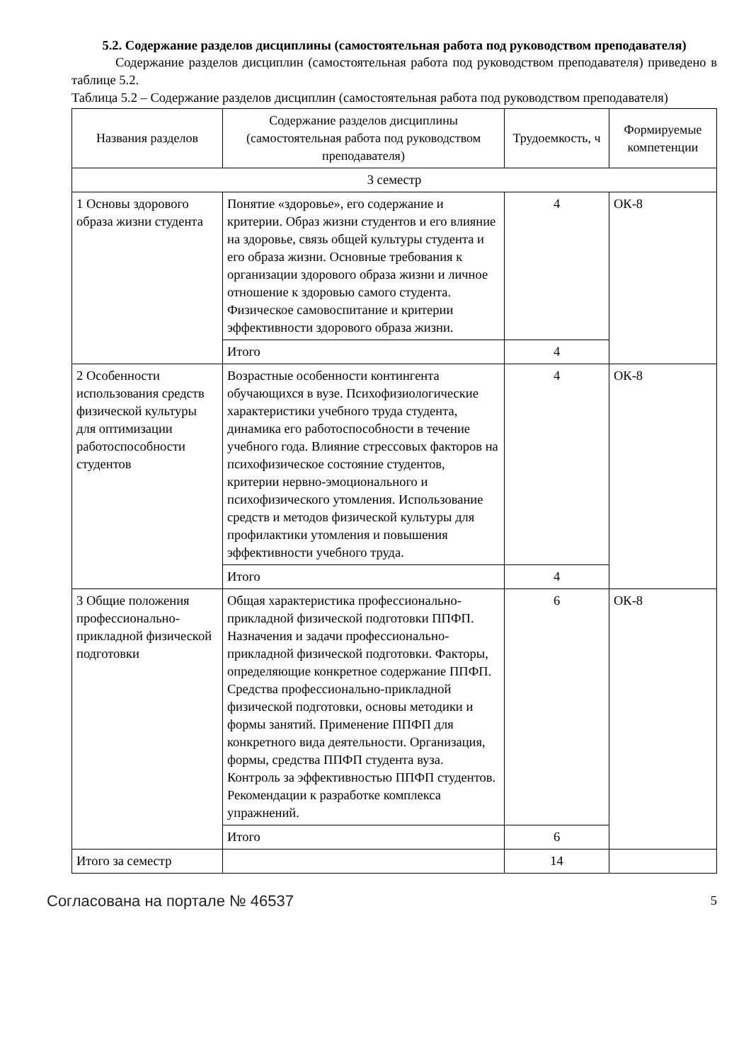5.2. Содержание разделов дисциплины (самостоятельная работа под руководством преподавателя)
Содержание разделов дисциплин (самостоятельная работа под руководством преподавателя) приведено в таблице 5.2.
Таблица 5.2 – Содержание разделов дисциплин (самостоятельная работа под руководством преподавателя)
| Названия разделов | Содержание разделов дисциплины (самостоятельная работа под руководством преподавателя) | Трудоемкость, ч | Формируемые компетенции |
| --- | --- | --- | --- |
| 3 семестр | | | |
| 1 Основы здорового образа жизни студента | Понятие «здоровье», его содержание и критерии. Образ жизни студентов и его влияние на здоровье, связь общей культуры студента и его образа жизни. Основные требования к организации здорового образа жизни и личное отношение к здоровью самого студента. Физическое самовоспитание и критерии эффективности здорового образа жизни. | 4 | ОК-8 |
| | Итого | 4 | |
| 2 Особенности использования средств физической культуры для оптимизации работоспособности студентов | Возрастные особенности контингента обучающихся в вузе. Психофизиологические характеристики учебного труда студента, динамика его работоспособности в течение учебного года. Влияние стрессовых факторов на психофизическое состояние студентов, критерии нервно-эмоционального и психофизического утомления. Использование средств и методов физической культуры для профилактики утомления и повышения эффективности учебного труда. | 4 | ОК-8 |
| | Итого | 4 | |
| 3 Общие положения профессионально-прикладной физической подготовки | Общая характеристика профессионально-прикладной физической подготовки ППФП. Назначения и задачи профессионально-прикладной физической подготовки. Факторы, определяющие конкретное содержание ППФП. Средства профессионально-прикладной физической подготовки, основы методики и формы занятий. Применение ППФП для конкретного вида деятельности. Организация, формы, средства ППФП студента вуза. Контроль за эффективностью ППФП студентов. Рекомендации к разработке комплекса упражнений. | 6 | ОК-8 |
| | Итого | 6 | |
| Итого за семестр | | 14 | |
Согласована на портале № 46537 5